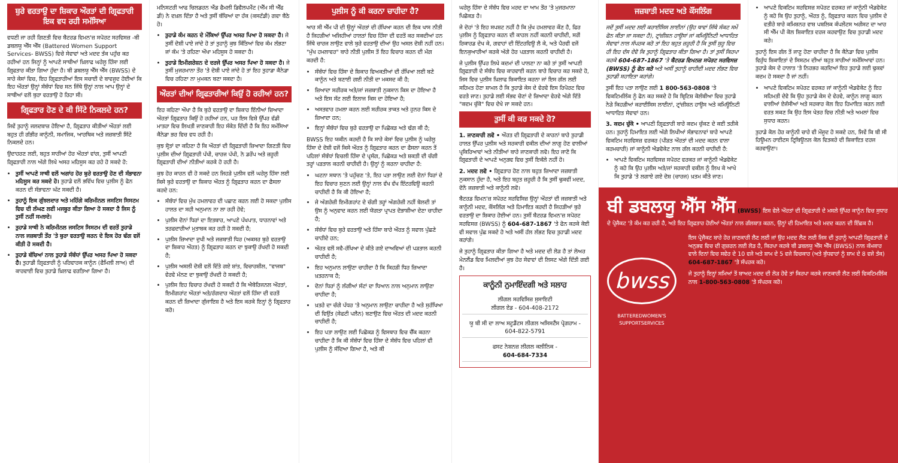ਬੁਰੇ ਵਰਤਾਉ ਦਾ ਸ਼ਿਕਾਰ ਔਰਤਾਂ ਦੀ ਗ੍ਰਿਫਤਾਰੀ ਇਕ ਵਧ ਰਹੀ ਸਮੱਸਿਆ
ਵਧਣੀ ਜਾ ਰਹੀ ਗਿਣਤੀ ਵਿਚ ਬੈਟਰਡ ਵਿਮਨ'ਜ਼ ਸਪੋਰਟ ਸਰਵਿਸਜ਼ -ਬੀ ਡਬਲਯੂ ਐੱਸ ਐੱਸ (Battered Women Support Services- BWSS) ਵਿਚੇ ਸੇਵਾਵਾਂ ਅਤੇ ਮਦਦ ਤੱਕ ਪਹੁੰਚ ਕਰ ਰਹੀਆਂ ਹਨ ਜਿਨ੍ਹਾਂ ਨੂੰ ਆਪਣੇ ਸਾਥੀਆਂ ਖ਼ਿਲਾਫ ਘਰੇਲੂ ਹਿੰਸਾ ਲਈ ਗ੍ਰਿਫਤਾਰ ਕੀਤਾ ਗਿਆ ਹੁੰਦਾ ਹੈ। ਬੀ ਡਬਲਯੂ ਐੱਸ ਐੱਸ (BWSS) ਦੇ ਸਾਰੇ ਕੇਸਾਂ ਵਿਚ, ਇਹ ਗ੍ਰਿਫਤਾਰੀਆਂ ਇਸ ਸਚਾਈ ਦੇ ਬਾਵਜੂਦ ਹੋਈਆਂ ਕਿ ਇਹ ਔਰਤਾਂ ਉਨ੍ਹਾਂ ਸੰਬੰਧਾਂ ਵਿਚ ਸਨ ਜਿੱਥੇ ਉਨ੍ਹਾਂ ਨਾਲ ਆਪ ਉਨ੍ਹਾਂ ਦੇ ਸਾਥੀਆਂ ਵਲੋਂ ਬੁਰਾ ਵਰਤਾਉ ਹੋ ਰਿਹਾ ਸੀ।
ਗ੍ਰਿਫਤਾਰ ਹੋਣ ਦੇ ਕੀ ਸਿੱਟੇ ਨਿਕਲਦੇ ਹਨ?
ਜਿਵੇਂ ਤੁਹਾਨੂੰ ਜਲਦਬਾਜ਼ ਹੋਇਆ ਹੈ, ਗ੍ਰਿਫਤਾਰ ਕੀਤੀਆਂ ਔਰਤਾਂ ਲਈ ਬਹੁਤ ਹੀ ਗੰਭੀਰ ਕਾਨੂੰਨੀ, ਸਮਾਜਿਕ, ਆਰਥਿਕ ਅਤੇ ਜਜ਼ਬਾਤੀ ਸਿੱਟੇ ਨਿਕਲਦੇ ਹਨ।
ਉਦਾਹਰਣ ਲਈ, ਬਹੁਤ ਸਾਰੀਆਂ ਹੋਰ ਔਰਤਾਂ ਵਾਂਗ, ਤੁਸੀਂ ਆਪਣੀ ਗ੍ਰਿਫਤਾਰੀ ਨਾਲ ਅੱਗੇ ਲਿਖੇ ਅਸਰ ਮਹਿਸੂਸ ਕਰ ਰਹੇ ਹੋ ਸਕਦੇ ਹੋ:
ਤੁਸੀਂ ਆਪਣੇ ਸਾਥੀ ਵਲੋਂ ਅਗਾਂਹ ਹੋਰ ਬੁਰੇ ਵਰਤਾਉ ਹੋਣ ਦੀ ਸੰਭਾਵਨਾ ਮਹਿਸੂਸ ਕਰ ਸਕਦੇ ਹੋ। ਤੁਹਾਡੇ ਵਲੋਂ ਭਵਿੱਖ ਵਿਚ ਪੁਲੀਸ ਨੂੰ ਫੋਨ ਕਰਨ ਦੀ ਸੰਭਾਵਨਾ ਘੱਟ ਸਕਦੀ ਹੈ।
ਤੁਹਾਨੂੰ ਇਕ ਗੁੰਝਲਦਾਰ ਅਤੇ ਮਹਿੰਗੇ ਕਰਿਮੀਨਲ ਜਸਟਿਸ ਸਿਸਟਮ ਵਿਚ ਦੀ ਲੰਘਣ ਲਈ ਮਜਬੂਰ ਕੀਤਾ ਗਿਆ ਹੋ ਸਕਦਾ ਹੈ ਜਿਸ ਨੂੰ ਤੁਸੀਂ ਨਹੀਂ ਸਮਝਦੇ।
ਤੁਹਾਡੇ ਸਾਥੀ ਨੇ ਕਰਿਮੀਨਲ ਜਸਟਿਸ ਸਿਸਟਮ ਦੀ ਵਰਤੋਂ ਤੁਹਾਡੇ ਨਾਲ ਜਜ਼ਬਾਤੀ ਤੌਰ 'ਤੇ ਬੁਰਾ ਵਰਤਾਉ ਕਰਨ ਦੇ ਇਕ ਹੋਰ ਢੰਗ ਵਜੋਂ ਕੀਤੀ ਹੋ ਸਕਦੀ ਹੈ।
ਤੁਹਾਡੇ ਬੱਚਿਆਂ ਨਾਲ ਤੁਹਾਡੇ ਸੰਬੰਧਾਂ ਉੱਪਰ ਅਸਰ ਪਿਆ ਹੋ ਸਕਦਾ ਹੈ। ਤੁਹਾਡੀ ਗ੍ਰਿਫਤਾਰੀ ਨੂੰ ਪਰਿਵਾਰਕ ਕਾਨੂੰਨ (ਫੈਮਿਲੀ ਲਾਅ) ਦੀ ਕਾਰਵਾਈ ਵਿਚ ਤੁਹਾਡੇ ਖ਼ਿਲਾਫ ਵਰਤਿਆ ਗਿਆ ਹੈ।
ਮਨਿਸਟਰੀ ਆਫ ਚਿਲਡਰਨ ਐਂਡ ਫੈਮਲੀ ਡਿਵੈਲਪਮੈਂਟ (ਐੱਮ ਸੀ ਐੱਫ ਡੀ) ਨੇ ਦਖ਼ਲ ਦਿੱਤਾ ਹੈ ਅਤੇ ਤੁਸੀਂ ਬੱਚਿਆਂ ਦਾ ਹੱਕ (ਕਸਟੱਡੀ) ਗਵਾ ਬੈਠੇ ਹੋ।
ਤੁਹਾਡੇ ਕੰਮ ਕਰਨ ਦੇ ਮੌਕਿਆਂ ਉੱਪਰ ਅਸਰ ਪਿਆ ਹੋ ਸਕਦਾ ਹੈ। ਜੇ ਤੁਸੀਂ ਦੋਸ਼ੀ ਪਾਏ ਜਾਂਦੇ ਹੋ ਤਾਂ ਤੁਹਾਨੂੰ ਕੁਝ ਕਿੱਤਿਆਂ ਵਿਚ ਕੰਮ ਲੱਭਣਾ ਜਾਂ ਕੰਮ 'ਤੇ ਰਹਿਣਾ ਔਖਾ ਮਹਿਸੂਸ ਹੋ ਸਕਦਾ ਹੈ।
ਤੁਹਾਡੇ ਇਮੀਗਰੇਸ਼ਨ ਦੇ ਦਰਜੇ ਉੱਪਰ ਅਸਰ ਪਿਆ ਹੋ ਸਕਦਾ ਹੈ। ਜੇ ਤੁਸੀਂ ਮੁਜਰਮਾਨਾ ਤੌਰ 'ਤੇ ਦੋਸ਼ੀ ਪਾਏ ਜਾਂਦੇ ਹੋ ਤਾਂ ਇਹ ਤੁਹਾਡਾ ਕੈਨੇਡਾ ਵਿਚ ਰਹਿਣਾ ਨਾ ਮੁਮਕਨ ਬਣਾ ਸਕਦਾ ਹੈ।
ਔਰਤਾਂ ਦੀਆਂ ਗ੍ਰਿਫਤਾਰੀਆਂ ਕਿਉਂ ਹੋ ਰਹੀਆਂ ਹਨ?
ਇਹ ਕਹਿਣਾ ਔਖਾ ਹੈ ਕਿ ਬੁਰੇ ਵਰਤਾਉ ਦਾ ਸ਼ਿਕਾਰ ਇੰਨੀਆਂ ਜ਼ਿਆਦਾ ਔਰਤਾਂ ਗ੍ਰਿਫਤਾਰ ਕਿਉਂ ਹੋ ਰਹੀਆਂ ਹਨ, ਪਰ ਇਸ ਵਿਸ਼ੇ ਉੱਪਰ ਵੱਡੀ ਮਾਤਰਾ ਵਿਚ ਲਿਖਤੀ ਜਾਣਕਾਰੀ ਇਹ ਸੰਕੇਤ ਦਿੰਦੀ ਹੈ ਕਿ ਇਹ ਸਮੱਸਿਆ ਕੈਨੇਡਾ ਭਰ ਵਿਚ ਵਧ ਰਹੀ ਹੈ।
ਕੁਝ ਸ੍ਰੋਤਾਂ ਦਾ ਕਹਿਣਾ ਹੈ ਕਿ ਔਰਤਾਂ ਦੀ ਗ੍ਰਿਫਤਾਰੀ ਜ਼ਿਆਦਾ ਗਿਣਤੀ ਵਿਚ ਪੁਲੀਸ ਦੀਆਂ ਗ੍ਰਿਫਤਾਰੀ ਪੱਖੀ, ਚਾਰਜ ਪੱਖੀ, ਨੋ ਡਰੌਪ ਅਤੇ ਜ਼ਰੂਰੀ ਗ੍ਰਿਫਤਾਰੀ ਦੀਆਂ ਨੀਤੀਆਂ ਕਰਕੇ ਹੋ ਰਹੀ ਹੈ।
ਕੁਝ ਹੋਰ ਕਾਰਨ ਵੀ ਹੋ ਸਕਦੇ ਹਨ ਜਿਹੜੇ ਪੁਲੀਸ ਵਲੋਂ ਘਰੇਲੂ ਹਿੰਸਾ ਲਈ ਕਿਸੇ ਬੁਰੇ ਵਰਤਾਉ ਦਾ ਸ਼ਿਕਾਰ ਔਰਤ ਨੂੰ ਗ੍ਰਿਫਤਾਰ ਕਰਨ ਦਾ ਫੈਸਲਾ ਕਰਦੇ ਹਨ:
ਸੰਬੰਧਾਂ ਵਿਚ ਮੁੱਖ ਹਮਲਾਵਰ ਦੀ ਪਛਾਣ ਕਰਨ ਲਈ ਹੋ ਸਕਦਾ ਪੁਲੀਸ ਹਾਲਤ ਦਾ ਸਹੀ ਅਨੁਮਾਨ ਨਾ ਲਾ ਰਹੀ ਹੋਵੇ;
ਪੁਲੀਸ ਦੋਨਾਂ ਧਿਰਾਂ ਦਾ ਇਤਬਾਰ, ਆਪਣੇ ਪੱਖਪਾਤ, ਧਾਰਨਾਵਾਂ ਅਤੇ ਤਰਫਦਾਰੀਆਂ ਮੁਤਾਬਕ ਕਰ ਰਹੀ ਹੋ ਸਕਦੀ ਹੈ;
ਪੁਲੀਸ ਜ਼ਿਆਦਾ ਦੁਖੀ ਅਤੇ ਜਜ਼ਬਾਤੀ ਧਿਰ (ਅਕਸਰ ਬੁਰੇ ਵਰਤਾਉ ਦਾ ਸ਼ਿਕਾਰ ਔਰਤ) ਨੂੰ ਗ੍ਰਿਫਤਾਰ ਕਰਨ ਦਾ ਝੁਕਾਉ ਰੱਖਦੀ ਹੋ ਸਕਦੀ ਹੈ;
ਪੁਲੀਸ ਅਸਲੀ ਦੋਸ਼ੀ ਵਲੋਂ ਦਿੱਤੇ ਗਏ ਸ਼ਾਂਤ, ਵਿਚਾਰਸ਼ੀਲ, "ਵਾਜਬ" ਵੇਰਵੇ ਮੰਨਣ ਦਾ ਝੁਕਾਉ ਰੱਖਦੀ ਹੋ ਸਕਦੀ ਹੈ;
ਪੁਲੀਸ ਇਹ ਵਿਚਾਰ ਰੱਖਦੀ ਹੋ ਸਕਦੀ ਹੈ ਕਿ ਐਬੋਰਿਜਨਲ ਔਰਤਾਂ, ਇਮੀਗਰਾਂਟ ਔਰਤਾਂ ਅਤੇ/ਰੰਗਦਾਰ ਔਰਤਾਂ ਵਲੋਂ ਹਿੰਸਾ ਦੀ ਵਰਤੋਂ ਕਰਨ ਦੀ ਜ਼ਿਆਦਾ ਗੁੰਜਾਇਸ਼ ਹੈ ਅਤੇ ਇਸ ਕਰਕੇ ਇਨ੍ਹਾਂ ਨੂੰ ਗ੍ਰਿਫਤਾਰ ਕਰੋ।
ਪੁਲੀਸ ਨੂੰ ਕੀ ਕਰਨਾ ਚਾਹੀਦਾ ਹੈ?
ਆਰ ਸੀ ਐੱਮ ਪੀ ਦੀ ਉਨ੍ਹਾਂ ਔਰਤਾਂ ਦੀ ਰੱਖਿਆ ਕਰਨ ਦੀ ਇਕ ਖਾਸ ਨੀਤੀ ਹੈ ਜਿਹੜੀਆਂ ਅਜਿਹੀਆਂ ਹਾਲਤਾਂ ਵਿਚ ਹਿੰਸਾ ਦੀ ਵਰਤੋਂ ਕਰ ਸਕਦੀਆਂ ਹਨ ਜਿੱਥੇ ਚਾਰਜ ਲਾਉਣ ਵਾਲੇ ਬੁਰੇ ਵਰਤਾਉ ਦੀਆਂ ਉਹ ਅਸਲ ਦੋਸ਼ੀ ਨਹੀਂ ਹਨ। "ਮੁੱਖ ਹਮਲਾਵਰ" ਬਾਰੇ ਨੀਤੀ ਪੁਲੀਸ ਤੋਂ ਇਹ ਵਿਚਾਰ ਕਰਨ ਦੀ ਮੰਗ ਕਰਦੀ ਹੈ:
ਸੰਬੰਧਾਂ ਵਿਚ ਹਿੰਸਾ ਦੇ ਸ਼ਿਕਾਰ ਵਿਅਕਤੀਆਂ ਦੀ ਰੱਖਿਆ ਲਈ ਬਣੇ ਕਾਨੂੰਨ ਅਤੇ ਬਣਾਈ ਗਈ ਨੀਤੀ ਦਾ ਮਕਸਦ ਕੀ ਹੈ;
ਜ਼ਿਆਦਾ ਸਰੀਰਕ ਅਤੇ/ਜਾਂ ਜਜ਼ਬਾਤੀ ਨੁਕਸਾਨ ਕਿਸ ਦਾ ਹੋਇਆ ਹੈ ਅਤੇ ਇਸ ਸੱਟ ਲਈ ਇਲਾਜ ਕਿਸ ਦਾ ਹੋਇਆ ਹੈ;
ਅਸਤਵਾਰ ਹਮਲਾ ਕਰਨ ਲਈ ਸਰੀਰਕ ਤਾਕਤ ਅਤੇ ਹੁਨਰ ਕਿਸ ਦੇ ਜ਼ਿਆਦਾ ਹਨ;
ਇਨ੍ਹਾਂ ਸੰਬੰਧਾਂ ਵਿਚ ਬੁਰੇ ਵਰਤਾਉ ਦਾ ਪਿਛੋਕੜ ਅਤੇ ਢੰਗ ਕੀ ਹੈ;
BWSS ਇਹ ਯਕੀਨ ਕਰਦੀ ਹੈ ਕਿ ਸਾਰੇ ਕੇਸਾਂ ਵਿਚ ਪੁਲੀਸ ਨੂੰ ਘਰੇਲੂ ਹਿੰਸਾ ਦੇ ਦੋਸ਼ੀ ਵਜੋਂ ਕਿਸੇ ਔਰਤ ਨੂੰ ਗ੍ਰਿਫਤਾਰ ਕਰਨ ਦਾ ਫੈਸਲਾ ਕਰਨ ਤੋਂ ਪਹਿਲਾਂ ਸੰਬੰਧਾਂ ਵਿਚਲੀ ਹਿੰਸਾ ਦੇ ਪ੍ਰਸੰਗ, ਪਿਛੋਕੜ ਅਤੇ ਸ਼ਕਤੀ ਦੀ ਚੰਗੀ ਤਰ੍ਹਾਂ ਪੜਤਾਲ ਕਰਨੀ ਚਾਹੀਦੀ ਹੈ। ਉਨ੍ਹਾਂ ਨੂੰ ਕਰਨਾ ਚਾਹੀਦਾ ਹੈ:
ਘਟਨਾ ਸਥਾਨ 'ਤੇ ਪਹੁੰਚਣ 'ਤੇ, ਇਹ ਪਤਾ ਲਾਉਣ ਲਈ ਦੋਨਾਂ ਧਿਰਾਂ ਦੇ ਇਹ ਵਿਚਾਰ ਸੁਣਨ ਲਈ ਉਨ੍ਹਾਂ ਨਾਲ ਵੱਖ ਵੱਖ ਇੰਟਰਵਿਊ ਕਰਨੀ ਚਾਹੀਦੀ ਹੈ ਕਿ ਕੀ ਹੋਇਆ ਹੈ;
ਜੇ ਅੰਗਰੇਜ਼ੀ ਇਮੀਗਰਾਂਟ ਦੇ ਚੰਗੀ ਤਰ੍ਹਾਂ ਅੰਗਰੇਜ਼ੀ ਨਹੀਂ ਬੋਲਦੀ ਤਾਂ ਉਸ ਨੂੰ ਅਨੁਵਾਦ ਕਰਨ ਲਈ ਯੋਗਤਾ ਪ੍ਰਾਪਤ ਦੋਭਾਸ਼ੀਆ ਦੇਣਾ ਚਾਹੀਦਾ ਹੈ;
ਸੰਬੰਧਾਂ ਵਿਚ ਬੁਰੇ ਵਰਤਾਉ ਅਤੇ ਹਿੰਸਾ ਬਾਰੇ ਔਰਤ ਨੂੰ ਸਵਾਲ ਪੁੱਛਣੇ ਚਾਹੀਦੇ ਹਨ;
ਔਰਤ ਵਲੋਂ ਸਵੈ-ਰੱਖਿਆ ਦੇ ਕੀਤੇ ਗਏ ਦਾਅਵਿਆਂ ਦੀ ਪੜਤਾਲ ਕਰਨੀ ਚਾਹੀਦੀ ਹੈ;
ਇਹ ਅਨੁਮਾਨ ਲਾਉਣਾ ਚਾਹੀਦਾ ਹੈ ਕਿ ਕਿਹੜੀ ਧਿਰ ਜ਼ਿਆਦਾ ਖ਼ਤਰਨਾਕ ਹੈ;
ਦੋਨਾਂ ਧਿਰਾਂ ਨੂੰ ਲੱਗੀਆਂ ਸੱਟਾਂ ਦਾ ਧਿਆਨ ਨਾਲ ਅਨੁਮਾਨ ਲਾਉਣਾ ਚਾਹੀਦਾ ਹੈ;
ਖ਼ਤਰੇ ਦਾ ਚੰਗੇ ਪੱਧਰ 'ਤੇ ਅਨੁਮਾਨ ਲਾਉਣਾ ਚਾਹੀਦਾ ਹੈ ਅਤੇ ਸੁਰੱਖਿਆ ਦੀ ਵਿਉਂਤ (ਸੇਫਟੀ ਪਲੈਨ) ਬਣਾਉਣ ਵਿਚ ਔਰਤ ਦੀ ਮਦਦ ਕਰਨੀ ਚਾਹੀਦੀ ਹੈ;
ਇਹ ਪਤਾ ਲਾਉਣ ਲਈ ਪਿਛੋਕੜ ਨੂੰ ਵਿਸਥਾਰ ਵਿਚ ਚੈੱਕ ਕਰਨਾ ਚਾਹੀਦਾ ਹੈ ਕਿ ਕੀ ਸੰਬੰਧਾਂ ਵਿਚ ਹਿੰਸਾ ਦੇ ਸੰਬੰਧ ਵਿਚ ਪਹਿਲਾਂ ਵੀ ਪੁਲੀਸ ਨੂੰ ਸੱਦਿਆ ਗਿਆ ਹੈ, ਅਤੇ ਕੀ
ਘਰੇਲੂ ਹਿੰਸਾ ਦੇ ਸੰਬੰਧ ਵਿਚ ਮਰਦ ਦਾ ਆਮ ਤੌਰ 'ਤੇ ਮੁਜਰਮਾਨਾ ਪਿਛੋਕੜ ਹੈ।
ਜੇ ਦੋਹਾਂ 'ਤੇ ਇਹ ਸਪਸ਼ਟ ਨਹੀਂ ਹੈ ਕਿ ਮੁੱਖ ਹਮਲਾਵਰ ਕੌਣ ਹੈ, ਫਿਰ ਪੁਲੀਸ ਨੂੰ ਗ੍ਰਿਫਤਾਰ ਕਰਨ ਦੀ ਕਾਹਲ ਨਹੀਂ ਕਰਨੀ ਚਾਹੀਦੀ, ਸਗੋਂ ਰਿਕਾਰਡ ਦੇਖ ਕੇ, ਗਵਾਹਾਂ ਦੀ ਇੰਟਰਵਿਊ ਲੈ ਕੇ, ਅਤੇ ਪੈਰਵੀ ਵਜੋਂ ਇਨਕੁਆਰੀਆਂ ਕਰਕੇ ਅੱਗੇ ਹੋਰ ਪੜਤਾਲ ਕਰਨੀ ਚਾਹੀਦੀ ਹੈ।
ਜੇ ਪੁਲੀਸ ਉੱਪਰ ਲਿਖੇ ਕਦਮਾਂ ਦੀ ਪਾਲਣਾ ਨਾ ਕਰੇ ਤਾਂ ਤੁਸੀਂ ਆਪਣੀ ਗ੍ਰਿਫਤਾਰੀ ਦੇ ਸੰਬੰਧ ਵਿਚ ਕਾਰਵਾਈ ਕਰਨ ਬਾਰੇ ਵਿਚਾਰ ਕਰ ਸਕਦੇ ਹੋ, ਜਿਸ ਵਿਚ ਪੁਲੀਸ ਖ਼ਿਲਾਫ ਸ਼ਿਕਾਇਤ ਕਰਨਾ ਜਾਂ ਇਸ ਗੱਲ ਲਈ ਸਹਿਮਤ ਹੋਣਾ ਸ਼ਾਮਲ ਹੈ ਕਿ ਤੁਹਾਡੇ ਕੇਸ ਦੇ ਵੇਰਵੇ ਇਸ ਰਿਪੋਰਟ ਵਿਚ ਵਰਤੇ ਜਾਣ। ਤੁਹਾਡੇ ਲਈ ਸੰਭਵ ਚੋਣਾਂ ਦੇ ਜ਼ਿਆਦਾ ਵੇਰਵੇ ਅੱਗੇ ਦਿੱਤੇ "ਕਦਮ ਚੁੱਕੋ" ਵਿਚ ਦੇਖੇ ਜਾ ਸਕਦੇ ਹਨ।
ਤੁਸੀਂ ਕੀ ਕਰ ਸਕਦੇ ਹੋ?
1. ਜਾਣਕਾਰੀ ਲਵੋ • ਔਰਤ ਦੀ ਗ੍ਰਿਫਤਾਰੀ ਦੇ ਕਾਰਨਾਂ ਬਾਰੇ ਤੁਹਾਡੀ ਹਾਲਤ ਉੱਪਰ ਪੁਲੀਸ ਅਤੇ ਸਰਕਾਰੀ ਵਕੀਲ ਦੀਆਂ ਲਾਗੂ ਹੋਣ ਵਾਲੀਆਂ ਪ੍ਰਕਿਰਿਆਵਾਂ ਅਤੇ ਨੀਤੀਆਂ ਬਾਰੇ ਜਾਣਕਾਰੀ ਲਵੋ। ਇਹ ਜਾਣੋ ਕਿ ਗ੍ਰਿਫਤਾਰੀ ਦੇ ਆਪਣੇ ਅਨੁਭਵ ਵਿਚ ਤੁਸੀਂ ਇਕੱਲੇ ਨਹੀਂ ਹੋ।
2. ਮਦਦ ਲਵੋ • ਗ੍ਰਿਫਤਾਰ ਹੋਣ ਨਾਲ ਬਹੁਤ ਜ਼ਿਆਦਾ ਜਜ਼ਬਾਤੀ ਨੁਕਸਾਨ ਹੁੰਦਾ ਹੈ, ਅਤੇ ਇਹ ਬਹੁਤ ਜ਼ਰੂਰੀ ਹੈ ਕਿ ਤੁਸੀਂ ਢੁਕਵੀਂ ਮਦਦ, ਦੋਨੋਂ ਜਜ਼ਬਾਤੀ ਅਤੇ ਕਾਨੂੰਨੀ ਲਵੋ।
ਬੈਟਰਡ ਵਿਮਨ'ਜ਼ ਸਪੋਰਟ ਸਰਵਿਸਿਜ਼ ਉਨ੍ਹਾਂ ਔਰਤਾਂ ਦੀ ਜਜ਼ਬਾਤੀ ਅਤੇ ਕਾਨੂੰਨੀ ਮਦਦ, ਕੌਂਸਲਿੰਗ ਅਤੇ ਹਿਮਾਇਤ ਕਰਦੀ ਹੈ ਜਿਹੜੀਆਂ ਬੁਰੇ ਵਰਤਾਉ ਦਾ ਸ਼ਿਕਾਰ ਹੋਈਆਂ ਹਨ। ਤੁਸੀਂ ਬੈਟਰਡ ਵਿਮਨ'ਜ਼ ਸਪੋਰਟ ਸਰਵਿਸਜ਼ (BWSS) ਨੂੰ 604-687-1867 'ਤੇ ਫੋਨ ਕਰਕੇ ਕੋਈ ਵੀ ਸਵਾਲ ਪੁੱਛ ਸਕਦੇ ਹੋ ਅਤੇ ਅਸੀਂ ਹੱਲ ਲੱਭਣ ਵਿਚ ਤੁਹਾਡੀ ਮਦਦ ਕਰਾਂਗੇ।
ਜੇ ਤੁਹਾਨੂੰ ਗ੍ਰਿਫਤਾਰ ਕੀਤਾ ਗਿਆ ਹੈ ਅਤੇ ਮਦਦ ਦੀ ਲੋੜ ਹੈ ਤਾਂ ਲੋਅਰ ਮੇਨਲੈਂਡ ਵਿਚ ਮਿਲਦੀਆਂ ਕੁਝ ਹੋਰ ਸੇਵਾਵਾਂ ਦੀ ਲਿਸਟ ਅੱਗੇ ਦਿੱਤੀ ਗਈ ਹੈ।
ਕਾਨੂੰਨੀ ਨੁਮਾਇੰਦਗੀ ਅਤੇ ਸਲਾਹ
ਲੀਗਲ ਸਰਵਿਸਿਜ਼ ਸੁਸਾਇਟੀ
ਲੀਗਲ ਏਡ - 604-408-2172
ਯੂ ਬੀ ਸੀ ਦਾ ਲਾਅ ਸਟੂਡੈਂਟਸ ਲੀਗਲ ਅਸਿਸਟੈਂਸ ਪ੍ਰੋਗਰਾਮ - 604-822-5791
ਫਸਟ ਨੇਸ਼ਨਜ਼ ਲੀਗਲ ਕਲੀਨਿਕ -
604-684-7334
ਜਜ਼ਬਾਤੀ ਮਦਦ ਅਤੇ ਕੌਂਸਲਿੰਗ
ਜਦੋਂ ਤੁਸੀਂ ਮਦਦ ਲਈ ਕਰਾਈਸਿਸ ਲਾਈਨਾਂ (ਉਹ ਥਾਵਾਂ ਜਿੱਥੇ ਸੰਕਟ ਸਮੇਂ ਫੋਨ ਕੀਤਾ ਜਾ ਸਕਦਾ ਹੈ), ਟ੍ਰਾਂਜ਼ੀਸ਼ਨ ਹਾਊਸਾਂ ਜਾਂ ਕਮਿਊਨਿਟੀ ਆਧਾਰਿਤ ਸੇਵਾਵਾਂ ਨਾਲ ਸੰਪਰਕ ਕਰੋ ਤਾਂ ਇਹ ਬਹੁਤ ਜ਼ਰੂਰੀ ਹੈ ਕਿ ਤੁਸੀਂ ਸ਼ੁਰੂ ਵਿਚ ਹੀ ਇਹ ਦੱਸ ਦੇਵੋ ਕਿ ਤੁਹਾਨੂੰ ਗ੍ਰਿਫਤਾਰ ਕੀਤਾ ਗਿਆ ਹੈ। ਤਾਂ ਤੁਸੀਂ ਕਿਰਪਾ ਕਰਕੇ 604-687-1867 'ਤੇ ਬੈਟਰਡ ਵਿਮਨਜ਼ ਸਪੋਰਟ ਸਰਵਿਸਜ਼ (BWSS) ਨੂੰ ਫੋਨ ਕਰੋ ਅਤੇ ਅਸੀਂ ਤੁਹਾਨੂੰ ਚਾਹੀਦੀ ਮਦਦ ਲੱਭਣ ਵਿਚ ਤੁਹਾਡੀ ਸਹਾਇਤਾ ਕਰਾਂਗੇ।
ਤੁਸੀਂ ਇਹ ਪਤਾ ਲਾਉਣ ਲਈ 1 800-563-0808 'ਤੇ ਵਿਕਟਿਮਲਿੰਕ ਨੂੰ ਫੋਨ ਕਰ ਸਕਦੇ ਹੋ ਕਿ ਬ੍ਰਿਟਿਸ਼ ਕੋਲੰਬੀਆ ਵਿਚ ਤੁਹਾਡੇ ਨੇੜੇ ਕਿਹੜੀਆਂ ਕਰਾਈਸਿਸ ਲਾਈਨਾਂ, ਟ੍ਰਾਂਜ਼ੀਸ਼ਨ ਹਾਊਸ ਅਤੇ ਕਮਿਊਨਿਟੀ ਆਧਾਰਿਤ ਸੇਵਾਵਾਂ ਹਨ।
3. ਕਦਮ ਚੁੱਕੋ • ਆਪਣੀ ਗ੍ਰਿਫਤਾਰੀ ਬਾਰੇ ਕਦਮ ਚੁੱਕਣ ਦੇ ਕਈ ਤਰੀਕੇ ਹਨ। ਤੁਹਾਨੂੰ ਹਿਮਾਇਤ ਲਈ ਅੱਗੇ ਲਿਖੀਆਂ ਸੰਭਾਵਨਾਵਾਂ ਬਾਰੇ ਆਪਣੇ ਵਿਕਟਿਮ ਸਰਵਿਸਜ਼ ਵਰਕਰ (ਪੀੜਤ ਔਰਤਾਂ ਦੀ ਮਦਦ ਕਰਨ ਵਾਲਾ ਕਰਮਚਾਰੀ) ਜਾਂ ਕਾਨੂੰਨੀ ਐਡਵੋਕੇਟ ਨਾਲ ਗੱਲ ਕਰਨੀ ਚਾਹੀਦੀ ਹੈ:
ਆਪਣੇ ਵਿਕਟਿਮ ਸਰਵਿਸਜ਼ ਸਪੋਰਟ ਵਰਕਰ ਜਾਂ ਕਾਨੂੰਨੀ ਐਡਵੋਕੇਟ ਨੂੰ ਕਹੋ ਕਿ ਉਹ ਪੁਲੀਸ ਅਤੇ/ਜਾਂ ਸਰਕਾਰੀ ਵਕੀਲ ਨੂੰ ਲਿਖ ਕੇ ਆਖੇ ਕਿ ਤੁਹਾਡੇ 'ਤੇ ਲਗਾਏ ਗਏ ਦੋਸ਼ (ਚਾਰਜ) ਖ਼ਤਮ ਕੀਤੇ ਜਾਣ।
ਆਪਣੇ ਵਿਕਟਿਮ ਸਰਵਿਸਜ਼ ਸਪੋਰਟ ਵਰਕਰ ਜਾਂ ਕਾਨੂੰਨੀ ਐਡਵੋਕੇਟ ਨੂੰ ਕਹੋ ਕਿ ਉਹ ਤੁਹਾਨੂੰ, ਔਰਤ ਨੂੰ, ਗ੍ਰਿਫਤਾਰ ਕਰਨ ਵਿਚ ਪੁਲੀਸ ਦੇ ਵਤੀਰੇ ਬਾਰੇ ਕਮਿਸ਼ਨਰ ਵਾਸ਼ ਪਬਲਿਕ ਕੰਪਲੇਂਟਸ ਅਗੇਂਸਟ ਦਾ ਆਰ ਸੀ ਐੱਮ ਪੀ ਕੋਲ ਸ਼ਿਕਾਇਤ ਦਰਜ ਕਰਵਾਉਣ ਵਿਚ ਤੁਹਾਡੀ ਮਦਦ ਕਰੇ।
ਤੁਹਾਨੂੰ ਇਸ ਗੱਲ ਤੋਂ ਜਾਣੂ ਹੋਣਾ ਚਾਹੀਦਾ ਹੈ ਕਿ ਕੈਨੇਡਾ ਵਿਚ ਪੁਲੀਸ ਵਿਰੁੱਧ ਸ਼ਿਕਾਇਤਾਂ ਦੇ ਸਿਸਟਮ ਦੀਆਂ ਬਹੁਤ ਸਾਰੀਆਂ ਸਮੱਸਿਆਵਾਂ ਹਨ। ਤੁਹਾਡੇ ਕੇਸ ਦੇ ਹਾਲਾਤ 'ਤੇ ਨਿਰਭਰ ਕਰਦਿਆਂ ਇਹ ਤੁਹਾਡੇ ਲਈ ਢੁਕਵਾਂ ਕਦਮ ਹੋ ਸਕਦਾ ਹੈ ਜਾਂ ਨਹੀਂ।
ਆਪਣੇ ਵਿਕਟਿਮ ਸਪੋਰਟ ਵਰਕਰ ਜਾਂ ਕਾਨੂੰਨੀ ਐਡਵੋਕੇਟ ਨੂੰ ਇਹ ਸਹਿਮਤੀ ਦੇਵੋ ਕਿ ਉਹ ਤੁਹਾਡੇ ਕੇਸ ਦੇ ਵੇਰਵੇ, ਕਾਨੂੰਨ ਲਾਗੂ ਕਰਨ ਵਾਲੀਆਂ ਏਜੰਸੀਆਂ ਅਤੇ ਸਰਕਾਰ ਕੋਲ ਇਹ ਹਿਮਾਇਤ ਕਰਨ ਲਈ ਵਰਤ ਸਕਣ ਕਿ ਉਹ ਇਸ ਖੇਤਰ ਵਿਚ ਨੀਤੀ ਅਤੇ ਅਮਲਾਂ ਵਿਚ ਸੁਧਾਰ ਕਰਨ।
ਤੁਹਾਡੇ ਕੋਲ ਹੋਰ ਕਾਨੂੰਨੀ ਚਾਰੇ ਵੀ ਮੌਜੂਦ ਹੋ ਸਕਦੇ ਹਨ, ਜਿਵੇਂ ਕਿ ਬੀ ਸੀ ਹਿਊਮਨ ਰਾਈਟਸ ਟ੍ਰਿਬਿਊਨਲ ਕੋਲ ਵਿਤਕਰੇ ਦੀ ਸ਼ਿਕਾਇਤ ਦਰਜ ਕਰਵਾਉਣਾ।
ਬੀ ਡਬਲਯੂ ਐੱਸ ਐੱਸ (BWSS) ਇਸ ਵੇਲੇ ਔਰਤਾਂ ਦੀ ਗ੍ਰਿਫਤਾਰੀ ਦੇ ਮਸਲੇ ਉੱਪਰ ਕਾਨੂੰਨ ਵਿਚ ਸੁਧਾਰ ਦੇ ਪ੍ਰੋਜੈਕਟ 'ਤੇ ਕੰਮ ਕਰ ਰਹੀ ਹੈ, ਅਤੇ ਇਹ ਗ੍ਰਿਫਤਾਰ ਹੋਈਆਂ ਔਰਤਾਂ ਨਾਲ ਗੱਲਬਾਤ ਕਰਨ, ਉਨ੍ਹਾਂ ਦੀ ਹਿਮਾਇਤ ਅਤੇ ਮਦਦ ਕਰਨ ਦੀ ਇੱਛਕ ਹੈ।
bwss
BATTEREDWOMEN'S SUPPORTSERVICES
ਇਸ ਪ੍ਰੋਜੈਕਟ ਬਾਰੇ ਹੋਰ ਜਾਣਕਾਰੀ ਲੈਣ ਲਈ ਜਾਂ ਉਹ ਮਦਦ ਲੈਣ ਲਈ ਜਿਸ ਦੀ ਤੁਹਾਨੂੰ ਆਪਣੀ ਗ੍ਰਿਫਤਾਰੀ ਦੇ ਅਨੁਭਵ ਵਿਚ ਦੀ ਗੁਜ਼ਰਨ ਲਈ ਲੋੜ ਹੈ, ਕਿਰਪਾ ਕਰਕੇ ਬੀ ਡਬਲਯੂ ਐੱਸ ਐੱਸ (BWSS) ਨਾਲ ਕੰਮਕਾਰ ਵਾਲੇ ਦਿਨਾਂ ਵਿਚ ਸਵੇਰ ਦੇ 10 ਵਜੇ ਅਤੇ ਸ਼ਾਮ ਦੇ 5 ਵਜੇ ਵਿਚਕਾਰ (ਅਤੇ ਬੁੱਧਵਾਰਾਂ ਨੂੰ ਸ਼ਾਮ ਦੇ 8 ਵਜੇ ਤੱਕ) 604-687-1867 'ਤੇ ਸੰਪਰਕ ਕਰੋ।
ਜੇ ਤੁਹਾਨੂੰ ਇਨ੍ਹਾਂ ਸਮਿਆਂ ਤੋਂ ਬਾਅਦ ਮਦਦ ਦੀ ਲੋੜ ਹੋਵੇ ਤਾਂ ਕਿਰਪਾ ਕਰਕੇ ਜਾਣਕਾਰੀ ਲੈਣ ਲਈ ਵਿਕਟਿਮਲਿੰਕ ਨਾਲ 1-800-563-0808 'ਤੇ ਸੰਪਰਕ ਕਰੋ।